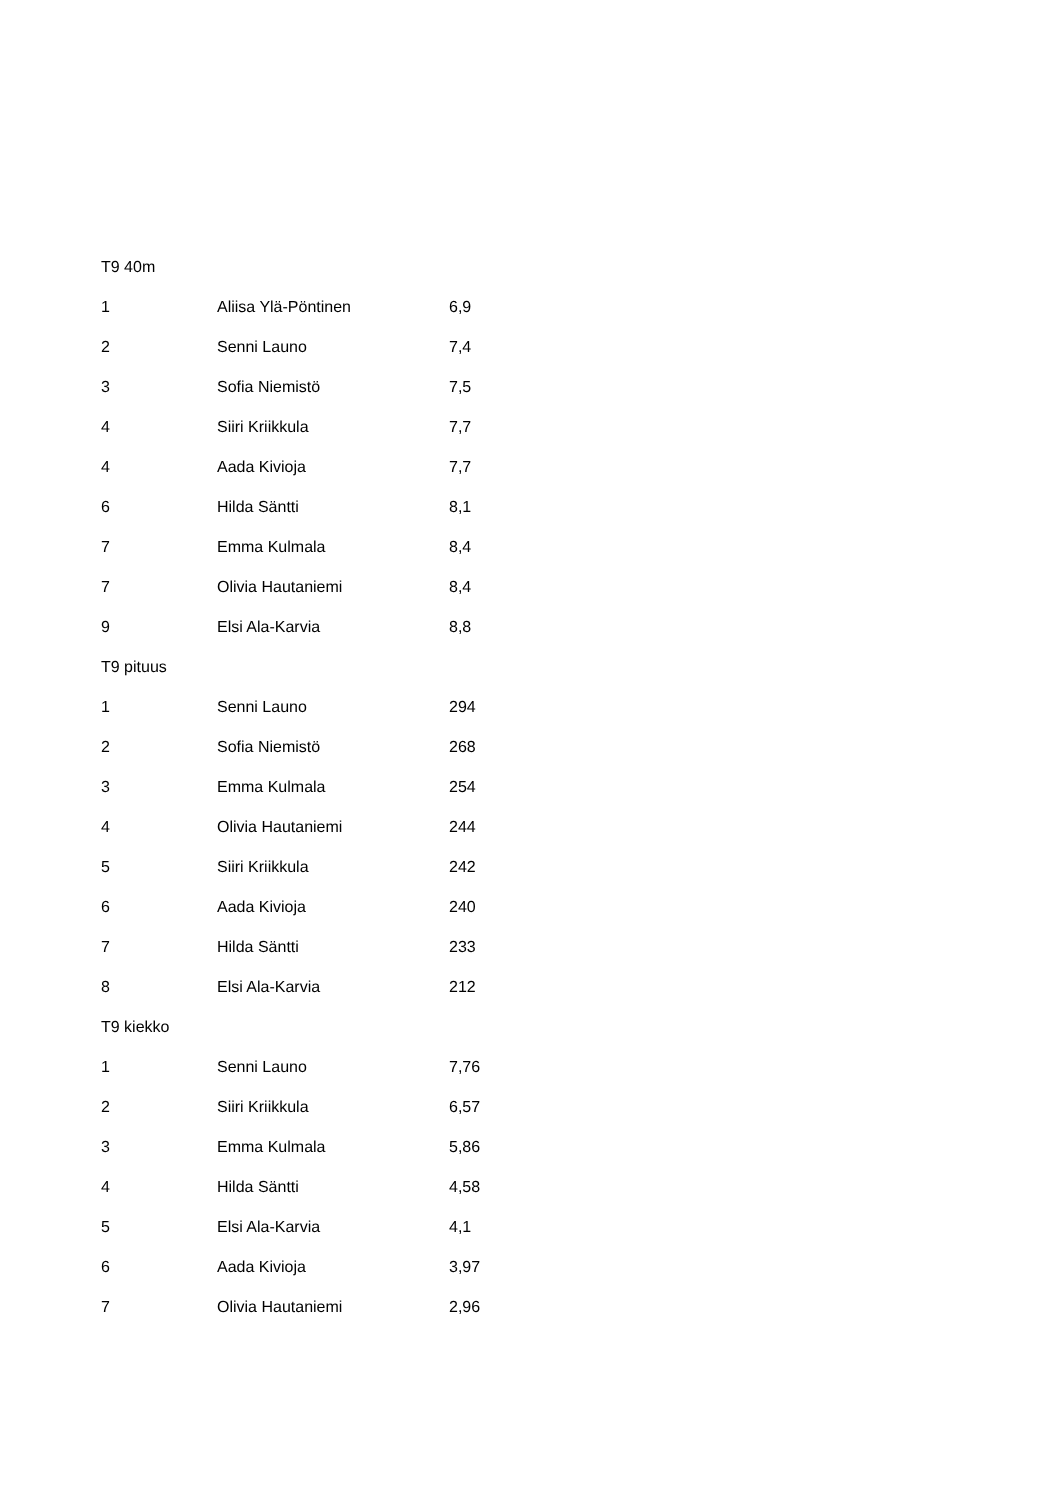| T9 40m | | |
| 1 | Aliisa Ylä-Pöntinen | 6,9 |
| 2 | Senni Launo | 7,4 |
| 3 | Sofia Niemistö | 7,5 |
| 4 | Siiri Kriikkula | 7,7 |
| 4 | Aada Kivioja | 7,7 |
| 6 | Hilda Säntti | 8,1 |
| 7 | Emma Kulmala | 8,4 |
| 7 | Olivia Hautaniemi | 8,4 |
| 9 | Elsi Ala-Karvia | 8,8 |
| T9 pituus | | |
| 1 | Senni Launo | 294 |
| 2 | Sofia Niemistö | 268 |
| 3 | Emma Kulmala | 254 |
| 4 | Olivia Hautaniemi | 244 |
| 5 | Siiri Kriikkula | 242 |
| 6 | Aada Kivioja | 240 |
| 7 | Hilda Säntti | 233 |
| 8 | Elsi Ala-Karvia | 212 |
| T9 kiekko | | |
| 1 | Senni Launo | 7,76 |
| 2 | Siiri Kriikkula | 6,57 |
| 3 | Emma Kulmala | 5,86 |
| 4 | Hilda Säntti | 4,58 |
| 5 | Elsi Ala-Karvia | 4,1 |
| 6 | Aada Kivioja | 3,97 |
| 7 | Olivia Hautaniemi | 2,96 |